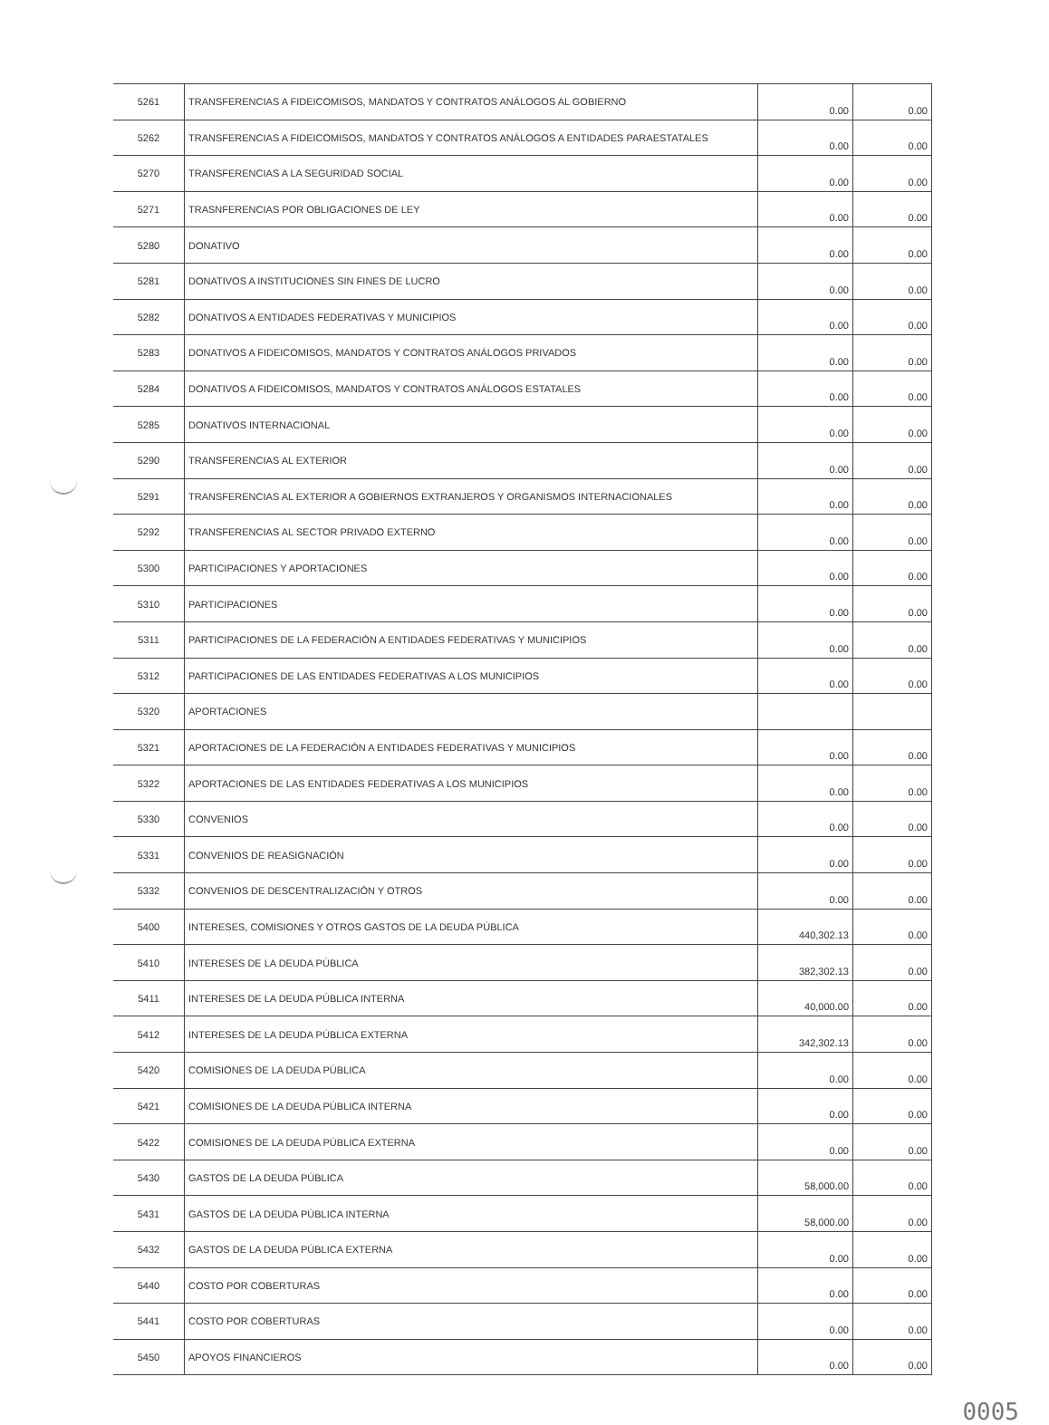| 5261 | TRANSFERENCIAS A FIDEICOMISOS, MANDATOS Y CONTRATOS ANÁLOGOS AL GOBIERNO | 0.00 | 0.00 |
| 5262 | TRANSFERENCIAS A FIDEICOMISOS, MANDATOS Y CONTRATOS ANÁLOGOS A ENTIDADES PARAESTATALES | 0.00 | 0.00 |
| 5270 | TRANSFERENCIAS A LA SEGURIDAD SOCIAL | 0.00 | 0.00 |
| 5271 | TRASNFERENCIAS POR OBLIGACIONES DE LEY | 0.00 | 0.00 |
| 5280 | DONATIVO | 0.00 | 0.00 |
| 5281 | DONATIVOS A INSTITUCIONES SIN FINES DE LUCRO | 0.00 | 0.00 |
| 5282 | DONATIVOS A ENTIDADES FEDERATIVAS Y MUNICIPIOS | 0.00 | 0.00 |
| 5283 | DONATIVOS A FIDEICOMISOS, MANDATOS Y CONTRATOS ANÁLOGOS PRIVADOS | 0.00 | 0.00 |
| 5284 | DONATIVOS A FIDEICOMISOS, MANDATOS Y CONTRATOS ANÁLOGOS ESTATALES | 0.00 | 0.00 |
| 5285 | DONATIVOS INTERNACIONAL | 0.00 | 0.00 |
| 5290 | TRANSFERENCIAS AL EXTERIOR | 0.00 | 0.00 |
| 5291 | TRANSFERENCIAS AL EXTERIOR A GOBIERNOS EXTRANJEROS Y ORGANISMOS INTERNACIONALES | 0.00 | 0.00 |
| 5292 | TRANSFERENCIAS AL SECTOR PRIVADO EXTERNO | 0.00 | 0.00 |
| 5300 | PARTICIPACIONES Y APORTACIONES | 0.00 | 0.00 |
| 5310 | PARTICIPACIONES | 0.00 | 0.00 |
| 5311 | PARTICIPACIONES DE LA FEDERACIÓN A ENTIDADES FEDERATIVAS Y MUNICIPIOS | 0.00 | 0.00 |
| 5312 | PARTICIPACIONES DE LAS ENTIDADES FEDERATIVAS A LOS MUNICIPIOS | 0.00 | 0.00 |
| 5320 | APORTACIONES | | |
| 5321 | APORTACIONES DE LA FEDERACIÓN A ENTIDADES FEDERATIVAS Y MUNICIPIOS | 0.00 | 0.00 |
| 5322 | APORTACIONES DE LAS ENTIDADES FEDERATIVAS A LOS MUNICIPIOS | 0.00 | 0.00 |
| 5330 | CONVENIOS | 0.00 | 0.00 |
| 5331 | CONVENIOS DE REASIGNACIÓN | 0.00 | 0.00 |
| 5332 | CONVENIOS DE DESCENTRALIZACIÓN Y OTROS | 0.00 | 0.00 |
| 5400 | INTERESES, COMISIONES Y OTROS GASTOS DE LA DEUDA PÚBLICA | 440,302.13 | 0.00 |
| 5410 | INTERESES DE LA DEUDA PÚBLICA | 382,302.13 | 0.00 |
| 5411 | INTERESES DE LA DEUDA PÚBLICA INTERNA | 40,000.00 | 0.00 |
| 5412 | INTERESES DE LA DEUDA PÚBLICA EXTERNA | 342,302.13 | 0.00 |
| 5420 | COMISIONES DE LA DEUDA PÚBLICA | 0.00 | 0.00 |
| 5421 | COMISIONES DE LA DEUDA PÚBLICA INTERNA | 0.00 | 0.00 |
| 5422 | COMISIONES DE LA DEUDA PÚBLICA EXTERNA | 0.00 | 0.00 |
| 5430 | GASTOS DE LA DEUDA PÚBLICA | 58,000.00 | 0.00 |
| 5431 | GASTOS DE LA DEUDA PÚBLICA INTERNA | 58,000.00 | 0.00 |
| 5432 | GASTOS DE LA DEUDA PÚBLICA EXTERNA | 0.00 | 0.00 |
| 5440 | COSTO POR COBERTURAS | 0.00 | 0.00 |
| 5441 | COSTO POR COBERTURAS | 0.00 | 0.00 |
| 5450 | APOYOS FINANCIEROS | 0.00 | 0.00 |
0005